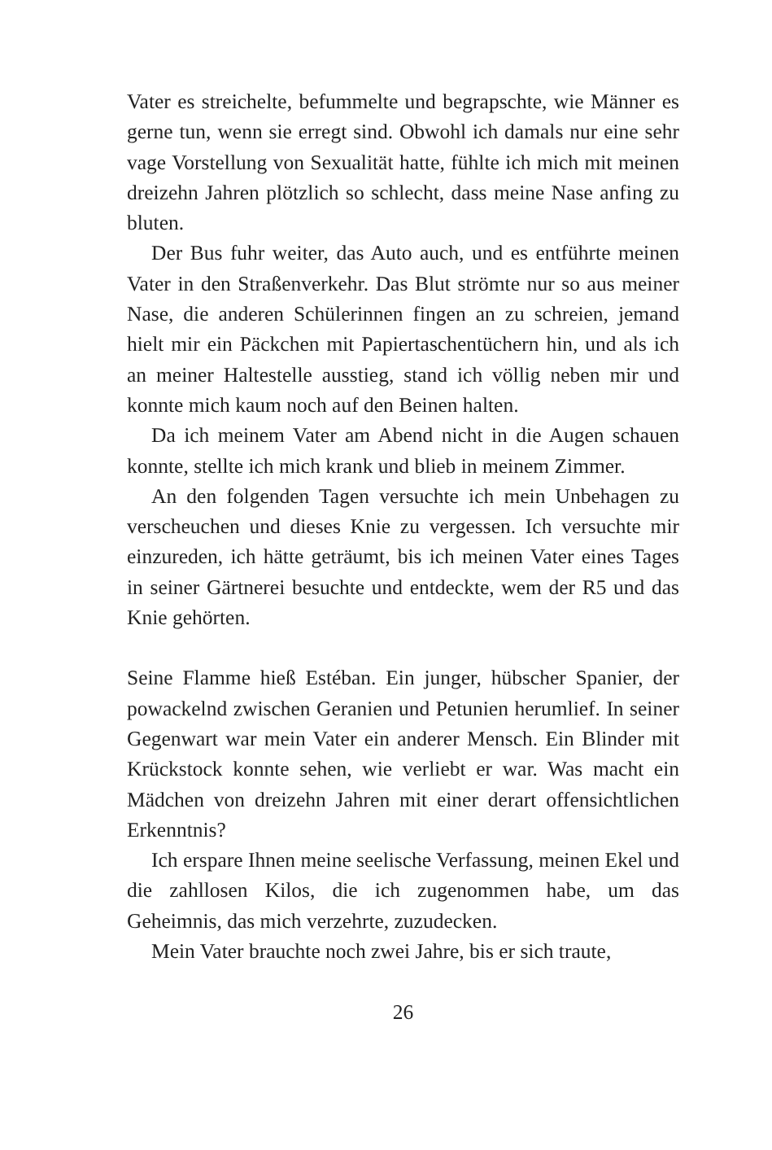Vater es streichelte, befummelte und begrapschte, wie Männer es gerne tun, wenn sie erregt sind. Obwohl ich damals nur eine sehr vage Vorstellung von Sexualität hatte, fühlte ich mich mit meinen dreizehn Jahren plötzlich so schlecht, dass meine Nase anfing zu bluten.
Der Bus fuhr weiter, das Auto auch, und es entführte meinen Vater in den Straßenverkehr. Das Blut strömte nur so aus meiner Nase, die anderen Schülerinnen fingen an zu schreien, jemand hielt mir ein Päckchen mit Papiertaschentüchern hin, und als ich an meiner Haltestelle ausstieg, stand ich völlig neben mir und konnte mich kaum noch auf den Beinen halten.
Da ich meinem Vater am Abend nicht in die Augen schauen konnte, stellte ich mich krank und blieb in meinem Zimmer.
An den folgenden Tagen versuchte ich mein Unbehagen zu verscheuchen und dieses Knie zu vergessen. Ich versuchte mir einzureden, ich hätte geträumt, bis ich meinen Vater eines Tages in seiner Gärtnerei besuchte und entdeckte, wem der R5 und das Knie gehörten.
Seine Flamme hieß Estéban. Ein junger, hübscher Spanier, der powackelnd zwischen Geranien und Petunien herumlief. In seiner Gegenwart war mein Vater ein anderer Mensch. Ein Blinder mit Krückstock konnte sehen, wie verliebt er war. Was macht ein Mädchen von dreizehn Jahren mit einer derart offensichtlichen Erkenntnis?
Ich erspare Ihnen meine seelische Verfassung, meinen Ekel und die zahllosen Kilos, die ich zugenommen habe, um das Geheimnis, das mich verzehrte, zuzudecken.
Mein Vater brauchte noch zwei Jahre, bis er sich traute,
26